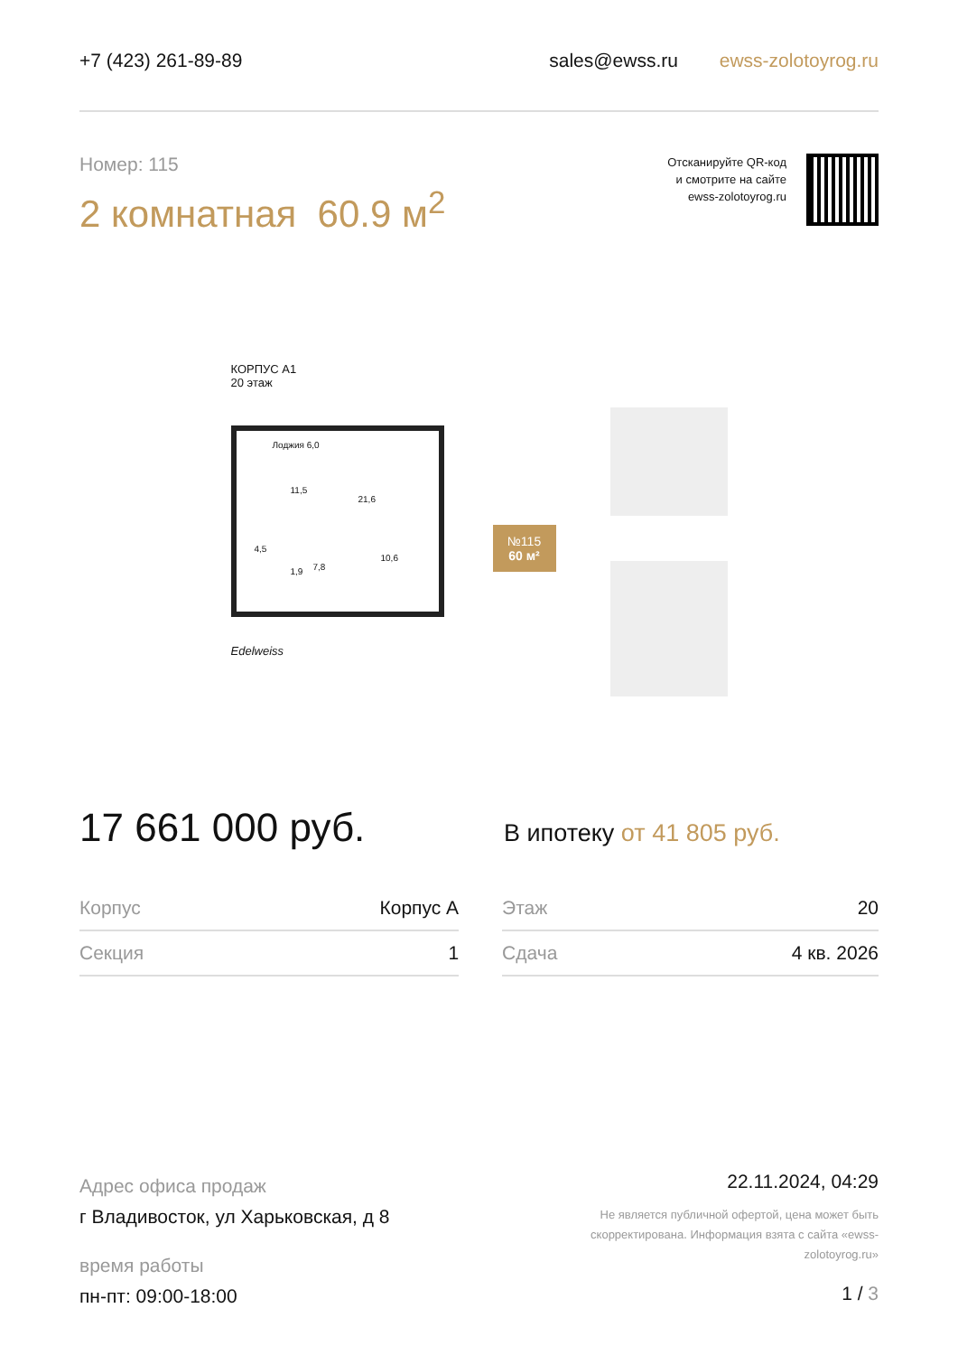+7 (423) 261-89-89 sales@ewss.ru ewss-zolotoyrog.ru
Номер: 115
2 комнатная 60.9 м<sup>2</sup>
Отсканируйте QR-код
и смотрите на сайте
ewss-zolotoyrog.ru
КОРПУС А1
20 этаж
Лоджия 6,0
11,5
21,6
4,5
1,9 7,8
10,6
Edelweiss
№115
60 м²
17 661 000 руб.
В ипотеку от 41 805 руб.
| Корпус | Корпус А | | Этаж | 20 |
| Секция | 1 | | Сдача | 4 кв. 2026 |
Адрес офиса продаж
г Владивосток, ул Харьковская, д 8
время работы
пн-пт: 09:00-18:00
22.11.2024, 04:29
Не является публичной офертой, цена может быть скорректирована. Информация взята с сайта «ewss-zolotoyrog.ru»
1 / 3